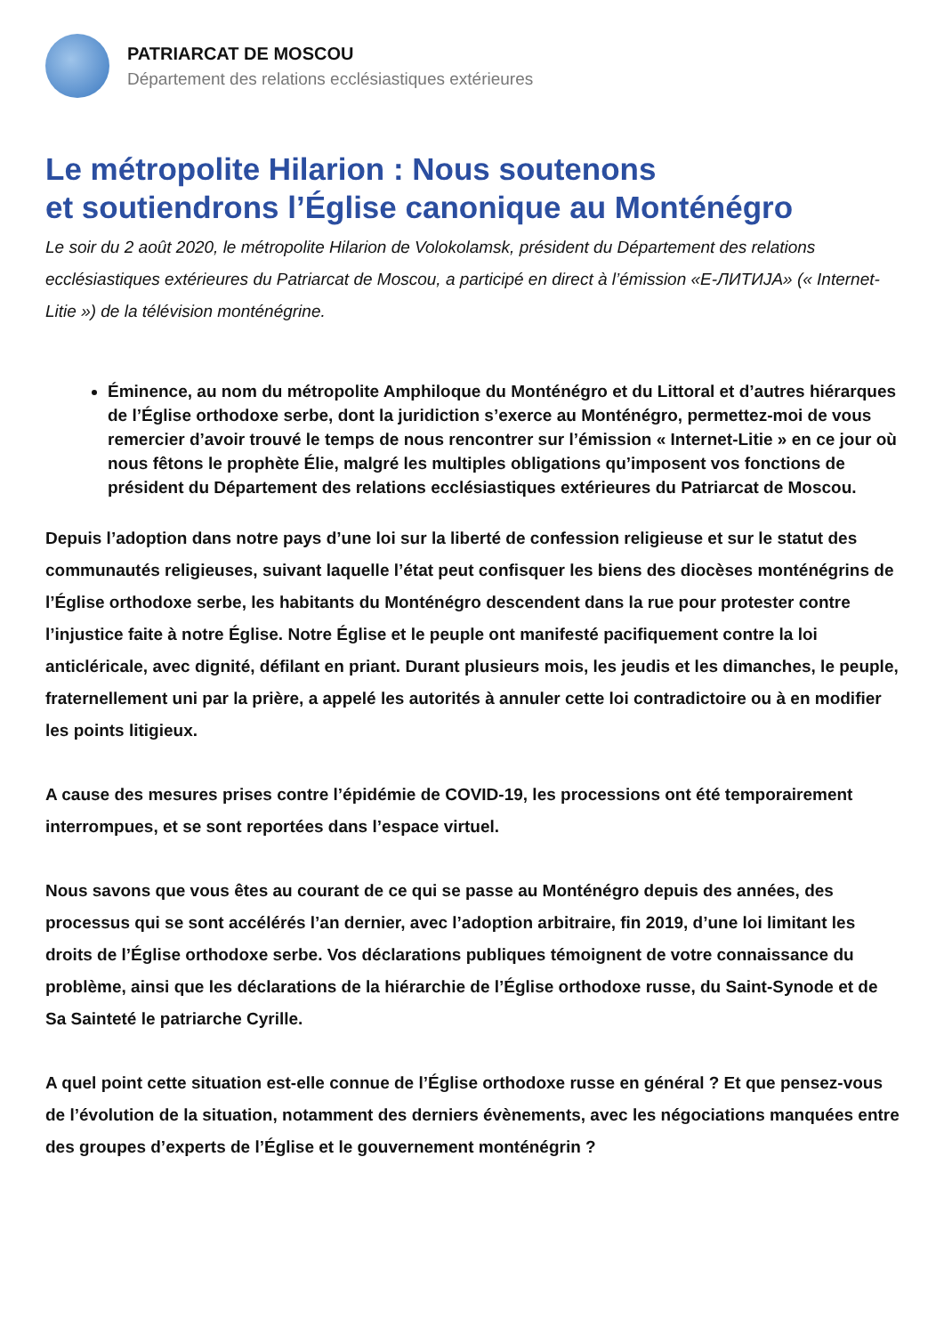PATRIARCAT DE MOSCOU
Département des relations ecclésiastiques extérieures
Le métropolite Hilarion : Nous soutenons
et soutiendrons l’Église canonique au Monténégro
Le soir du 2 août 2020, le métropolite Hilarion de Volokolamsk, président du Département des relations ecclésiastiques extérieures du Patriarcat de Moscou, a participé en direct à l’émission «Е-ЛИТИЈА» (« Internet-Litie ») de la télévision monténégrine.
Éminence, au nom du métropolite Amphiloque du Monténégro et du Littoral et d’autres hiérarques de l’Église orthodoxe serbe, dont la juridiction s’exerce au Monténégro, permettez-moi de vous remercier d’avoir trouvé le temps de nous rencontrer sur l’émission « Internet-Litie » en ce jour où nous fêtons le prophète Élie, malgré les multiples obligations qu’imposent vos fonctions de président du Département des relations ecclésiastiques extérieures du Patriarcat de Moscou.
Depuis l’adoption dans notre pays d’une loi sur la liberté de confession religieuse et sur le statut des communautés religieuses, suivant laquelle l’état peut confisquer les biens des diocèses monténégrins de l’Église orthodoxe serbe, les habitants du Monténégro descendent dans la rue pour protester contre l’injustice faite à notre Église. Notre Église et le peuple ont manifesté pacifiquement contre la loi anticléricale, avec dignité, défilant en priant. Durant plusieurs mois, les jeudis et les dimanches, le peuple, fraternellement uni par la prière, a appelé les autorités à annuler cette loi contradictoire ou à en modifier les points litigieux.
A cause des mesures prises contre l’épidémie de COVID-19, les processions ont été temporairement interrompues, et se sont reportées dans l’espace virtuel.
Nous savons que vous êtes au courant de ce qui se passe au Monténégro depuis des années, des processus qui se sont accélérés l’an dernier, avec l’adoption arbitraire, fin 2019, d’une loi limitant les droits de l’Église orthodoxe serbe. Vos déclarations publiques témoignent de votre connaissance du problème, ainsi que les déclarations de la hiérarchie de l’Église orthodoxe russe, du Saint-Synode et de Sa Sainteté le patriarche Cyrille.
A quel point cette situation est-elle connue de l’Église orthodoxe russe en général ? Et que pensez-vous de l’évolution de la situation, notamment des derniers évènements, avec les négociations manquées entre des groupes d’experts de l’Église et le gouvernement monténégrin ?